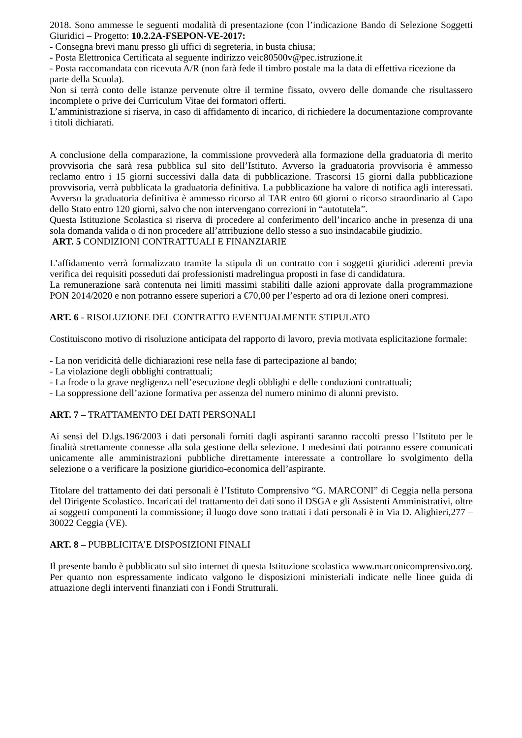2018. Sono ammesse le seguenti modalità di presentazione (con l’indicazione Bando di Selezione Soggetti Giuridici – Progetto: 10.2.2A-FSEPON-VE-2017:
- Consegna brevi manu presso gli uffici di segreteria, in busta chiusa;
- Posta Elettronica Certificata al seguente indirizzo veic80500v@pec.istruzione.it
- Posta raccomandata con ricevuta A/R (non farà fede il timbro postale ma la data di effettiva ricezione da parte della Scuola).
Non si terrà conto delle istanze pervenute oltre il termine fissato, ovvero delle domande che risultassero incomplete o prive dei Curriculum Vitae dei formatori offerti.
L’amministrazione si riserva, in caso di affidamento di incarico, di richiedere la documentazione comprovante i titoli dichiarati.
A conclusione della comparazione, la commissione provvederà alla formazione della graduatoria di merito provvisoria che sarà resa pubblica sul sito dell’Istituto. Avverso la graduatoria provvisoria è ammesso reclamo entro i 15 giorni successivi dalla data di pubblicazione. Trascorsi 15 giorni dalla pubblicazione provvisoria, verrà pubblicata la graduatoria definitiva. La pubblicazione ha valore di notifica agli interessati. Avverso la graduatoria definitiva è ammesso ricorso al TAR entro 60 giorni o ricorso straordinario al Capo dello Stato entro 120 giorni, salvo che non intervengano correzioni in “autotutela”.
Questa Istituzione Scolastica si riserva di procedere al conferimento dell’incarico anche in presenza di una sola domanda valida o di non procedere all’attribuzione dello stesso a suo insindacabile giudizio.
ART. 5 CONDIZIONI CONTRATTUALI E FINANZIARIE
L’affidamento verrà formalizzato tramite la stipula di un contratto con i soggetti giuridici aderenti previa verifica dei requisiti posseduti dai professionisti madrelingua proposti in fase di candidatura.
La remunerazione sarà contenuta nei limiti massimi stabiliti dalle azioni approvate dalla programmazione PON 2014/2020 e non potranno essere superiori a €70,00 per l’esperto ad ora di lezione oneri compresi.
ART. 6 - RISOLUZIONE DEL CONTRATTO EVENTUALMENTE STIPULATO
Costituiscono motivo di risoluzione anticipata del rapporto di lavoro, previa motivata esplicitazione formale:
- La non veridicità delle dichiarazioni rese nella fase di partecipazione al bando;
- La violazione degli obblighi contrattuali;
- La frode o la grave negligenza nell’esecuzione degli obblighi e delle conduzioni contrattuali;
- La soppressione dell’azione formativa per assenza del numero minimo di alunni previsto.
ART. 7 – TRATTAMENTO DEI DATI PERSONALI
Ai sensi del D.lgs.196/2003 i dati personali forniti dagli aspiranti saranno raccolti presso l’Istituto per le finalità strettamente connesse alla sola gestione della selezione. I medesimi dati potranno essere comunicati unicamente alle amministrazioni pubbliche direttamente interessate a controllare lo svolgimento della selezione o a verificare la posizione giuridico-economica dell’aspirante.
Titolare del trattamento dei dati personali è l’Istituto Comprensivo “G. MARCONI” di Ceggia nella persona del Dirigente Scolastico. Incaricati del trattamento dei dati sono il DSGA e gli Assistenti Amministrativi, oltre ai soggetti componenti la commissione; il luogo dove sono trattati i dati personali è in Via D. Alighieri,277 – 30022 Ceggia (VE).
ART. 8 – PUBBLICITA’E DISPOSIZIONI FINALI
Il presente bando è pubblicato sul sito internet di questa Istituzione scolastica www.marconicomprensivo.org. Per quanto non espressamente indicato valgono le disposizioni ministeriali indicate nelle linee guida di attuazione degli interventi finanziati con i Fondi Strutturali.